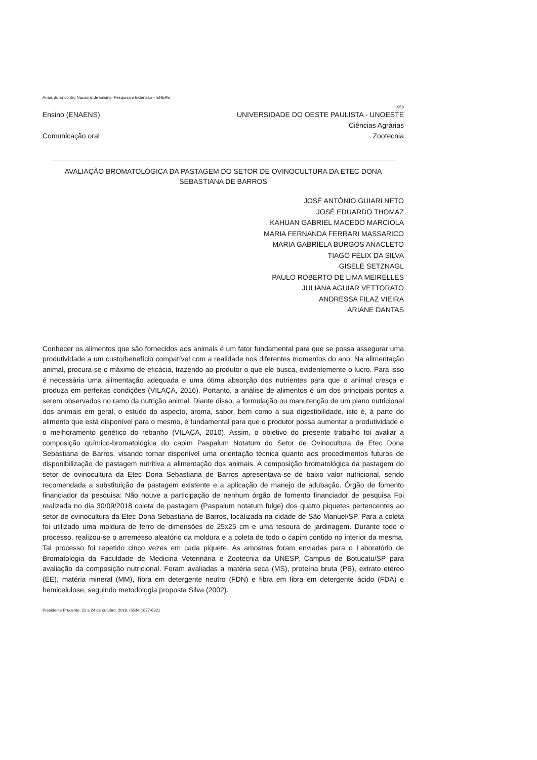Anais do Encontro Nacional de Ensino, Pesquisa e Extensão – ENEPE
1959
Ensino (ENAENS) UNIVERSIDADE DO OESTE PAULISTA - UNOESTE
Ciências Agrárias
Comunicação oral Zootecnia
AVALIAÇÃO BROMATOLÓGICA DA PASTAGEM DO SETOR DE OVINOCULTURA DA ETEC DONA SEBASTIANA DE BARROS
JOSÉ ANTÔNIO GUIARI NETO
JOSÉ EDUARDO THOMAZ
KAHUAN GABRIEL MACEDO MARCIOLA
MARIA FERNANDA FERRARI MASSARICO
MARIA GABRIELA BURGOS ANACLETO
TIAGO FÉLIX DA SILVA
GISELE SETZNAGL
PAULO ROBERTO DE LIMA MEIRELLES
JULIANA AGUIAR VETTORATO
ANDRESSA FILAZ VIEIRA
ARIANE DANTAS
Conhecer os alimentos que são fornecidos aos animais é um fator fundamental para que se possa assegurar uma produtividade a um custo/benefício compatível com a realidade nos diferentes momentos do ano. Na alimentação animal, procura-se o máximo de eficácia, trazendo ao produtor o que ele busca, evidentemente o lucro. Para isso é necessária uma alimentação adequada e uma ótima absorção dos nutrientes para que o animal cresça e produza em perfeitas condições (VILAÇA, 2016). Portanto, a análise de alimentos é um dos principais pontos a serem observados no ramo da nutrição animal. Diante disso, a formulação ou manutenção de um plano nutricional dos animais em geral, o estudo do aspecto, aroma, sabor, bem como a sua digestibilidade, isto é, à parte do alimento que está disponível para o mesmo, é fundamental para que o produtor possa aumentar a produtividade e o melhoramento genético do rebanho (VILAÇA, 2010). Assim, o objetivo do presente trabalho foi avaliar a composição químico-bromatológica do capim Paspalum Notatum do Setor de Ovinocultura da Etec Dona Sebastiana de Barros, visando tornar disponível uma orientação técnica quanto aos procedimentos futuros de disponibilização de pastagem nutritiva a alimentação dos animais. A composição bromatológica da pastagem do setor de ovinocultura da Etec Dona Sebastiana de Barros apresentava-se de baixo valor nutricional, sendo recomendada a substituição da pastagem existente e a aplicação de manejo de adubação. Órgão de fomento financiador da pesquisa: Não houve a participação de nenhum órgão de fomento financiador de pesquisa Foi realizada no dia 30/09/2018 coleta de pastagem (Paspalum notatum fulge) dos quatro piquetes pertencentes ao setor de ovinocultura da Etec Dona Sebastiana de Barros, localizada na cidade de São Manuel/SP. Para a coleta foi utilizado uma moldura de ferro de dimensões de 25x25 cm e uma tesoura de jardinagem. Durante todo o processo, realizou-se o arremesso aleatório da moldura e a coleta de todo o capim contido no interior da mesma. Tal processo foi repetido cinco vezes em cada piquete. As amostras foram enviadas para o Laboratório de Bromatologia da Faculdade de Medicina Veterinária e Zootecnia da UNESP, Campus de Botucatu/SP para avaliação da composição nutricional. Foram avaliadas a matéria seca (MS), proteína bruta (PB), extrato etéreo (EE), matéria mineral (MM), fibra em detergente neutro (FDN) e fibra em fibra em detergente ácido (FDA) e hemicelulose, seguindo metodologia proposta Silva (2002).
Presidente Prudente, 21 a 24 de outubro, 2019. ISSN: 1677-6321